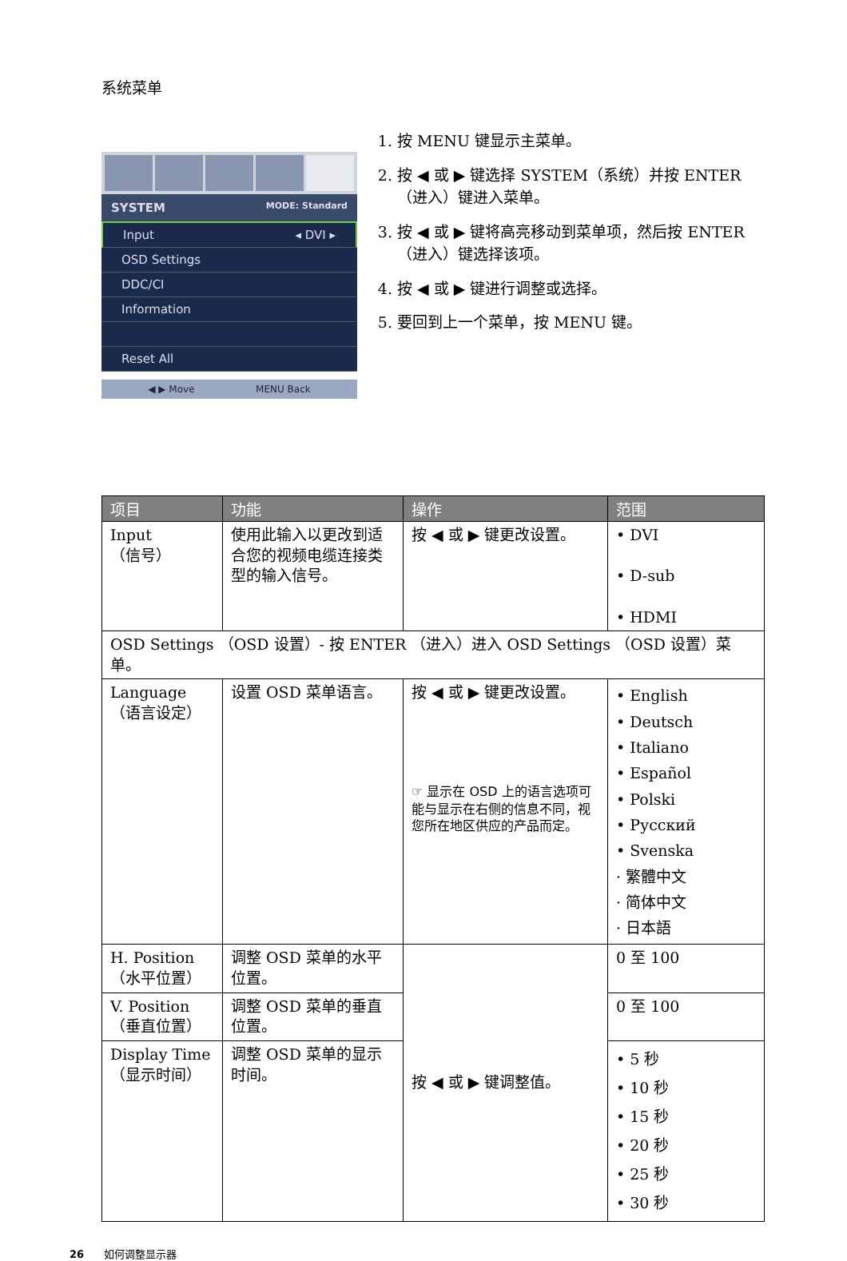系统菜单
SYSTEM MODE: Standard
Input ◂ DVI ▸
OSD Settings
DDC/CI
Information
Reset All
◀ ▶ Move MENU Back
1. 按 MENU 键显示主菜单。
2. 按 ◀ 或 ▶ 键选择 SYSTEM（系统）并按 ENTER（进入）键进入菜单。
3. 按 ◀ 或 ▶ 键将高亮移动到菜单项，然后按 ENTER（进入）键选择该项。
4. 按 ◀ 或 ▶ 键进行调整或选择。
5. 要回到上一个菜单，按 MENU 键。
| 项目 | 功能 | 操作 | 范围 |
| --- | --- | --- | --- |
| Input （信号） | 使用此输入以更改到适合您的视频电缆连接类型的输入信号。 | 按 ◀ 或 ▶ 键更改设置。 | • DVI • D-sub • HDMI |
| OSD Settings （OSD 设置）- 按 ENTER （进入）进入 OSD Settings （OSD 设置）菜单。 | | | |
| Language （语言设定） | 设置 OSD 菜单语言。 | 按 ◀ 或 ▶ 键更改设置。 ☞ 显示在 OSD 上的语言选项可能与显示在右侧的信息不同，视您所在地区供应的产品而定。 | • English • Deutsch • Italiano • Español • Polski • Русский • Svenska · 繁體中文 · 简体中文 · 日本語 |
| H. Position （水平位置） | 调整 OSD 菜单的水平位置。 | 按 ◀ 或 ▶ 键调整值。 | 0 至 100 |
| V. Position （垂直位置） | 调整 OSD 菜单的垂直位置。 | | 0 至 100 |
| Display Time （显示时间） | 调整 OSD 菜单的显示时间。 | | • 5 秒 • 10 秒 • 15 秒 • 20 秒 • 25 秒 • 30 秒 |
26 如何调整显示器